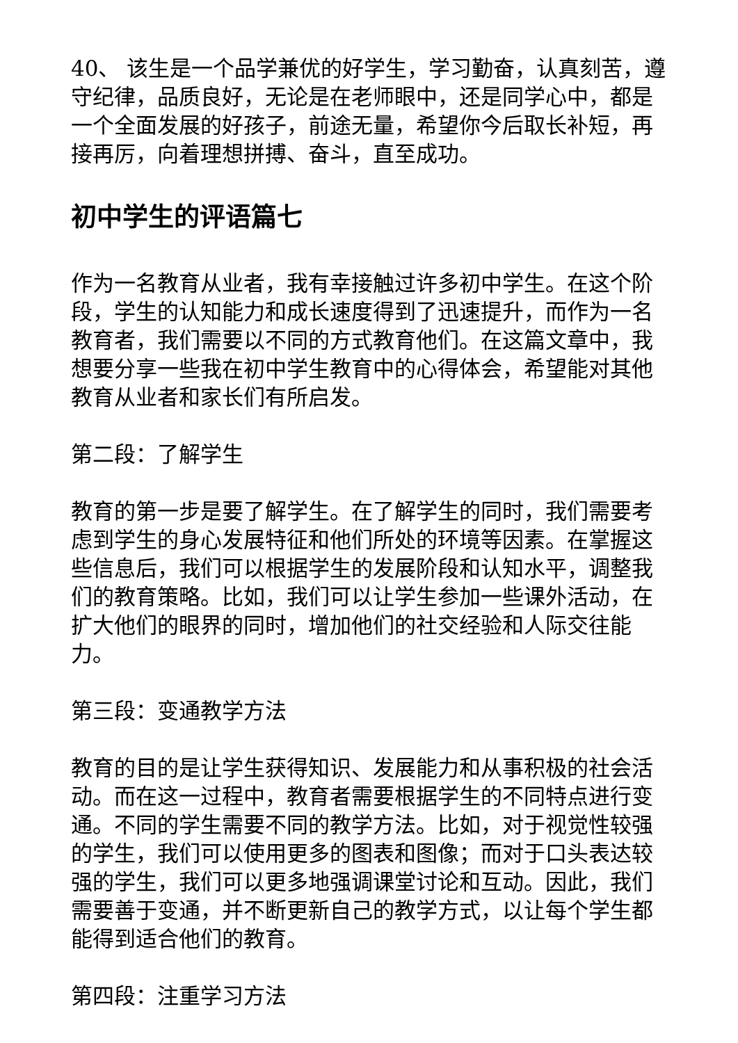40、 该生是一个品学兼优的好学生，学习勤奋，认真刻苦，遵守纪律，品质良好，无论是在老师眼中，还是同学心中，都是一个全面发展的好孩子，前途无量，希望你今后取长补短，再接再厉，向着理想拼搏、奋斗，直至成功。
初中学生的评语篇七
作为一名教育从业者，我有幸接触过许多初中学生。在这个阶段，学生的认知能力和成长速度得到了迅速提升，而作为一名教育者，我们需要以不同的方式教育他们。在这篇文章中，我想要分享一些我在初中学生教育中的心得体会，希望能对其他教育从业者和家长们有所启发。
第二段：了解学生
教育的第一步是要了解学生。在了解学生的同时，我们需要考虑到学生的身心发展特征和他们所处的环境等因素。在掌握这些信息后，我们可以根据学生的发展阶段和认知水平，调整我们的教育策略。比如，我们可以让学生参加一些课外活动，在扩大他们的眼界的同时，增加他们的社交经验和人际交往能力。
第三段：变通教学方法
教育的目的是让学生获得知识、发展能力和从事积极的社会活动。而在这一过程中，教育者需要根据学生的不同特点进行变通。不同的学生需要不同的教学方法。比如，对于视觉性较强的学生，我们可以使用更多的图表和图像；而对于口头表达较强的学生，我们可以更多地强调课堂讨论和互动。因此，我们需要善于变通，并不断更新自己的教学方式，以让每个学生都能得到适合他们的教育。
第四段：注重学习方法